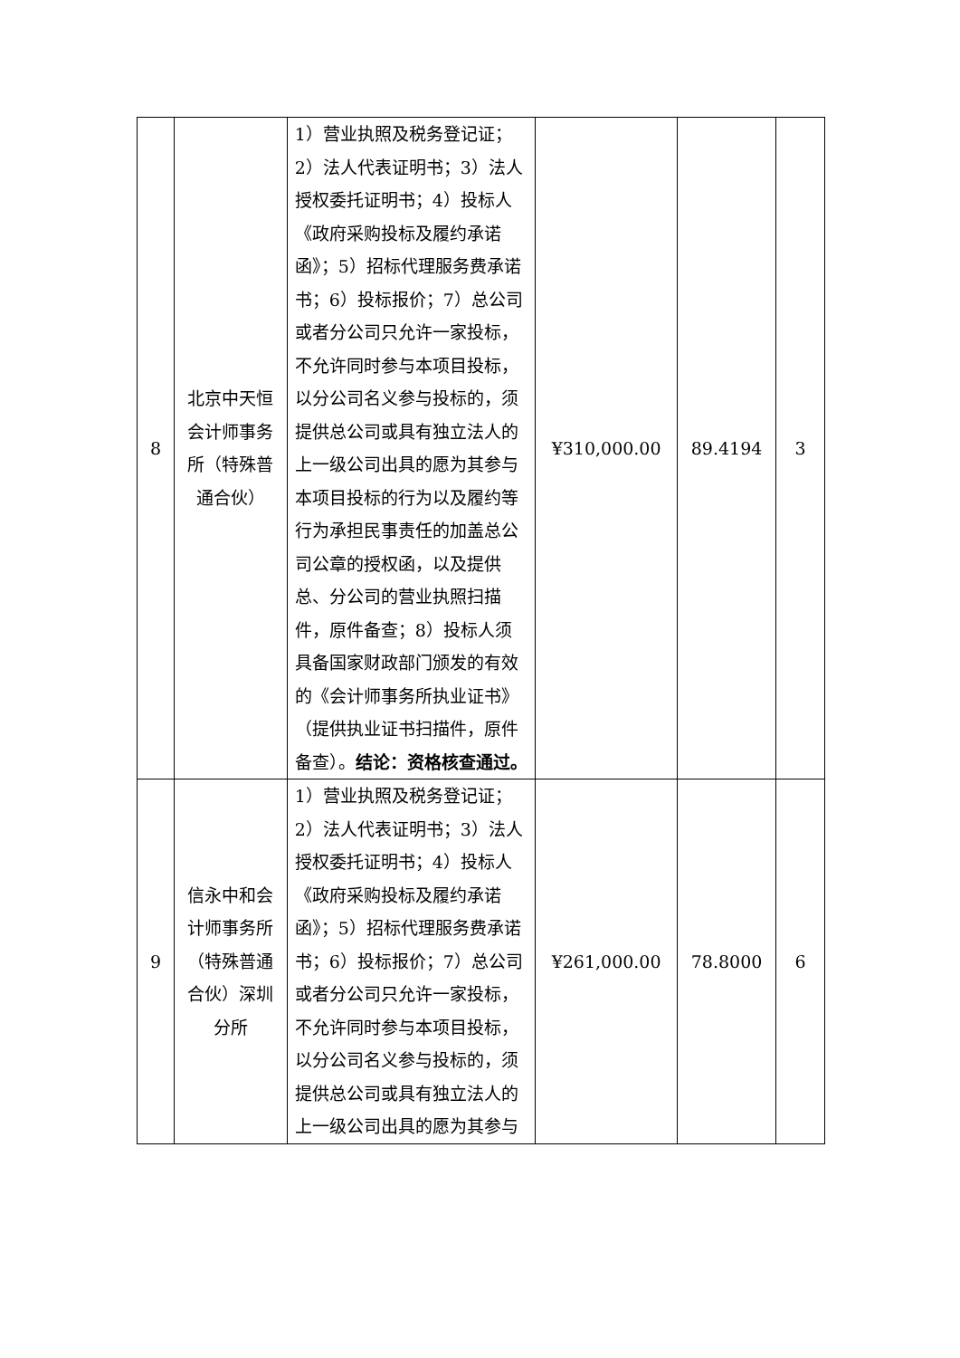| 8 | 北京中天恒会计师事务所（特殊普通合伙） | 1）营业执照及税务登记证；2）法人代表证明书；3）法人授权委托证明书；4）投标人《政府采购投标及履约承诺函》；5）招标代理服务费承诺书；6）投标报价；7）总公司或者分公司只允许一家投标，不允许同时参与本项目投标，以分公司名义参与投标的，须提供总公司或具有独立法人的上一级公司出具的愿为其参与本项目投标的行为以及履约等行为承担民事责任的加盖总公司公章的授权函，以及提供总、分公司的营业执照扫描件，原件备查；8）投标人须具备国家财政部门颁发的有效的《会计师事务所执业证书》（提供执业证书扫描件，原件备查）。 结论：资格核查通过。 | ¥310,000.00 | 89.4194 | 3 |
| 9 | 信永中和会计师事务所（特殊普通合伙）深圳分所 | 1）营业执照及税务登记证；2）法人代表证明书；3）法人授权委托证明书；4）投标人《政府采购投标及履约承诺函》；5）招标代理服务费承诺书；6）投标报价；7）总公司或者分公司只允许一家投标，不允许同时参与本项目投标，以分公司名义参与投标的，须提供总公司或具有独立法人的上一级公司出具的愿为其参与 | ¥261,000.00 | 78.8000 | 6 |